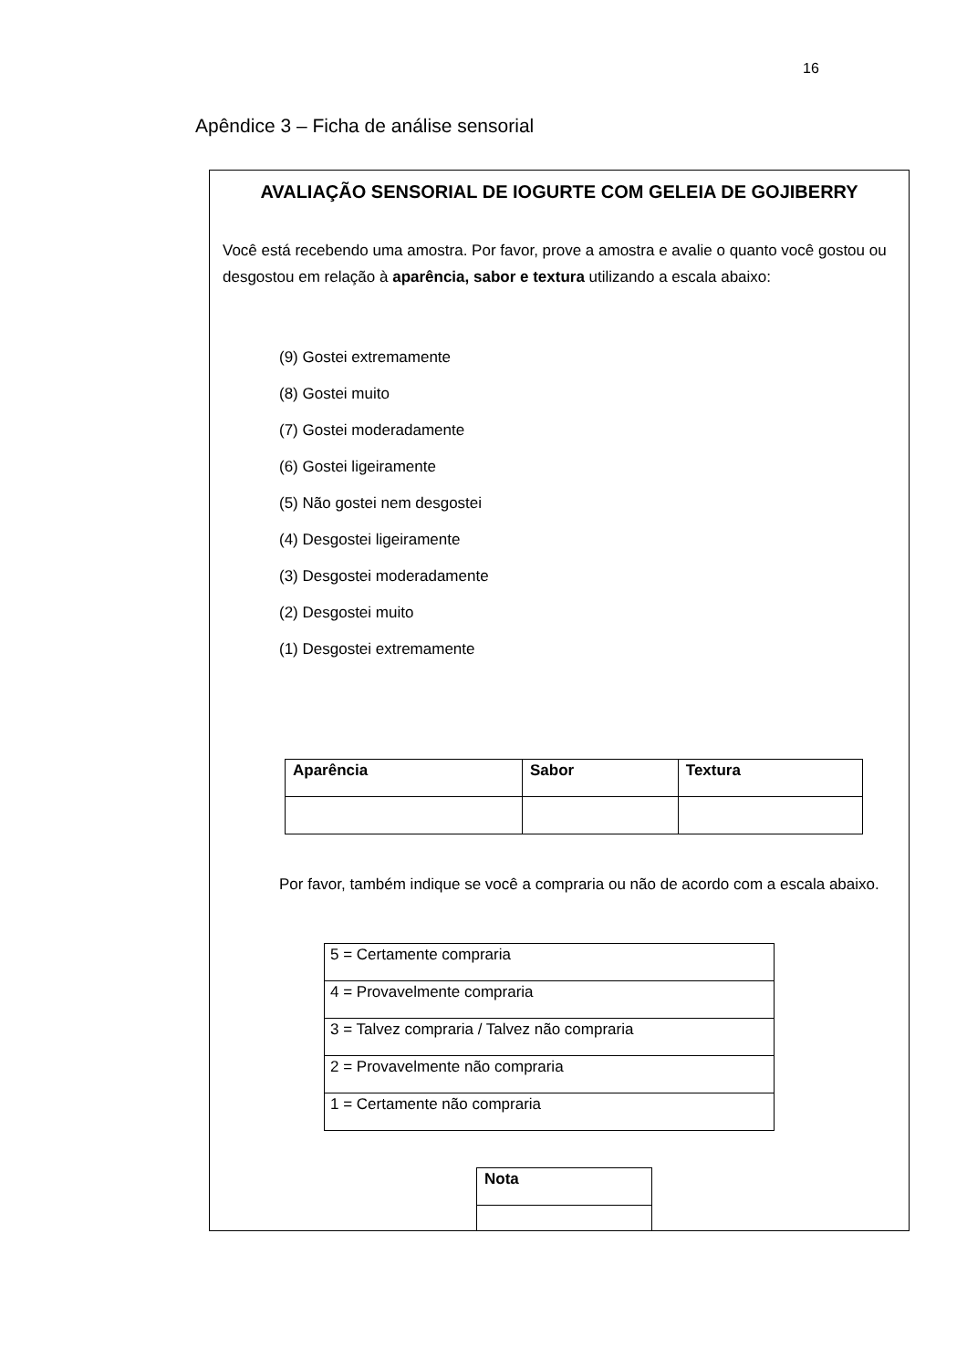16
Apêndice 3 – Ficha de análise sensorial
AVALIAÇÃO SENSORIAL DE IOGURTE COM GELEIA DE GOJIBERRY
Você está recebendo uma amostra. Por favor, prove a amostra e avalie o quanto você gostou ou desgostou em relação à aparência, sabor e textura utilizando a escala abaixo:
(9) Gostei extremamente
(8) Gostei muito
(7) Gostei moderadamente
(6) Gostei ligeiramente
(5) Não gostei nem desgostei
(4) Desgostei ligeiramente
(3) Desgostei moderadamente
(2) Desgostei muito
(1) Desgostei extremamente
| Aparência | Sabor | Textura |
| --- | --- | --- |
Por favor, também indique se você a compraria ou não de acordo com a escala abaixo.
| 5 = Certamente compraria |
| 4 = Provavelmente compraria |
| 3 = Talvez compraria / Talvez não compraria |
| 2 = Provavelmente não compraria |
| 1 = Certamente não compraria |
| Nota |
| --- |